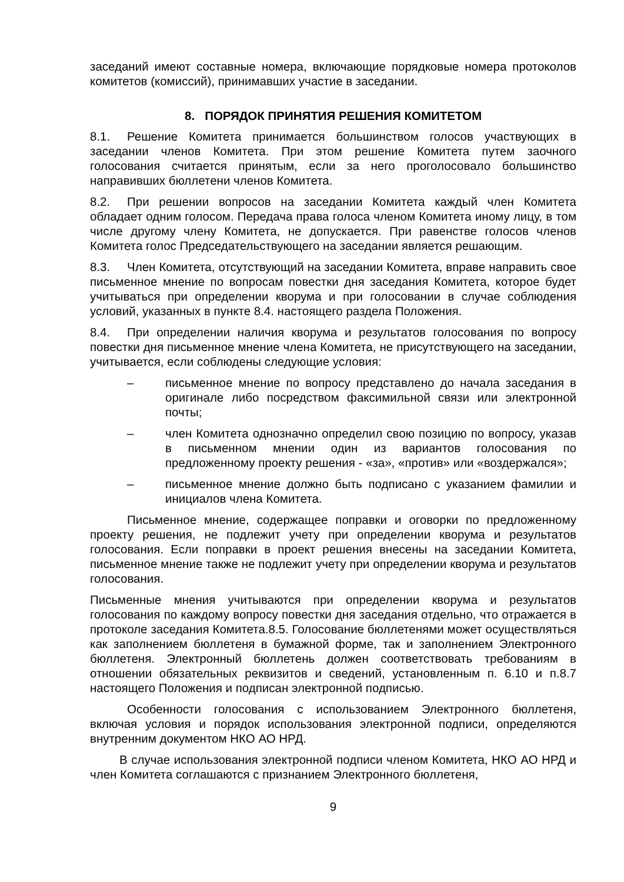заседаний имеют составные номера, включающие порядковые номера протоколов комитетов (комиссий), принимавших участие в заседании.
8. ПОРЯДОК ПРИНЯТИЯ РЕШЕНИЯ КОМИТЕТОМ
8.1. Решение Комитета принимается большинством голосов участвующих в заседании членов Комитета. При этом решение Комитета путем заочного голосования считается принятым, если за него проголосовало большинство направивших бюллетени членов Комитета.
8.2. При решении вопросов на заседании Комитета каждый член Комитета обладает одним голосом. Передача права голоса членом Комитета иному лицу, в том числе другому члену Комитета, не допускается. При равенстве голосов членов Комитета голос Председательствующего на заседании является решающим.
8.3. Член Комитета, отсутствующий на заседании Комитета, вправе направить свое письменное мнение по вопросам повестки дня заседания Комитета, которое будет учитываться при определении кворума и при голосовании в случае соблюдения условий, указанных в пункте 8.4. настоящего раздела Положения.
8.4. При определении наличия кворума и результатов голосования по вопросу повестки дня письменное мнение члена Комитета, не присутствующего на заседании, учитывается, если соблюдены следующие условия:
– письменное мнение по вопросу представлено до начала заседания в оригинале либо посредством факсимильной связи или электронной почты;
– член Комитета однозначно определил свою позицию по вопросу, указав в письменном мнении один из вариантов голосования по предложенному проекту решения - «за», «против» или «воздержался»;
– письменное мнение должно быть подписано с указанием фамилии и инициалов члена Комитета.
Письменное мнение, содержащее поправки и оговорки по предложенному проекту решения, не подлежит учету при определении кворума и результатов голосования. Если поправки в проект решения внесены на заседании Комитета, письменное мнение также не подлежит учету при определении кворума и результатов голосования.
Письменные мнения учитываются при определении кворума и результатов голосования по каждому вопросу повестки дня заседания отдельно, что отражается в протоколе заседания Комитета.8.5. Голосование бюллетенями может осуществляться как заполнением бюллетеня в бумажной форме, так и заполнением Электронного бюллетеня. Электронный бюллетень должен соответствовать требованиям в отношении обязательных реквизитов и сведений, установленным п. 6.10 и п.8.7 настоящего Положения и подписан электронной подписью.
Особенности голосования с использованием Электронного бюллетеня, включая условия и порядок использования электронной подписи, определяются внутренним документом НКО АО НРД.
В случае использования электронной подписи членом Комитета, НКО АО НРД и член Комитета соглашаются с признанием Электронного бюллетеня,
9